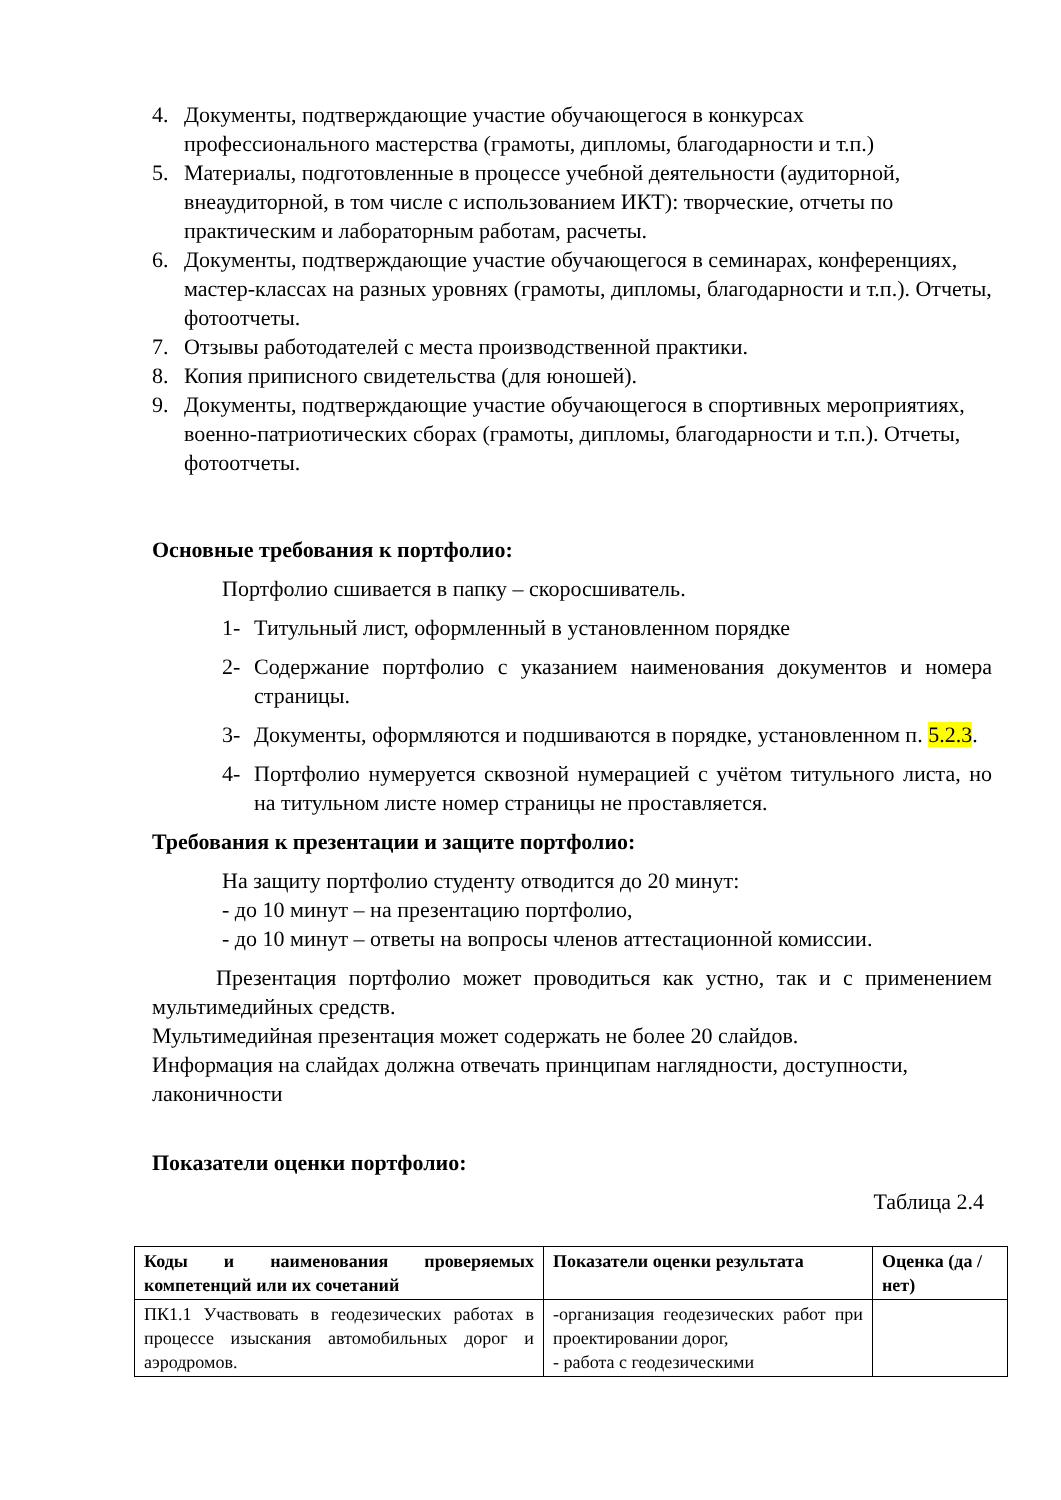4. Документы, подтверждающие участие обучающегося в конкурсах профессионального мастерства (грамоты, дипломы, благодарности и т.п.)
5. Материалы, подготовленные в процессе учебной деятельности (аудиторной, внеаудиторной, в том числе с использованием ИКТ): творческие, отчеты по практическим и лабораторным работам, расчеты.
6. Документы, подтверждающие участие обучающегося в семинарах, конференциях, мастер-классах на разных уровнях (грамоты, дипломы, благодарности и т.п.). Отчеты, фотоотчеты.
7. Отзывы работодателей с места производственной практики.
8. Копия приписного свидетельства (для юношей).
9. Документы, подтверждающие участие обучающегося в спортивных мероприятиях, военно-патриотических сборах (грамоты, дипломы, благодарности и т.п.). Отчеты, фотоотчеты.
Основные требования к портфолио:
Портфолио сшивается в папку – скоросшиватель.
1- Титульный лист, оформленный в установленном порядке
2- Содержание портфолио с указанием наименования документов и номера страницы.
3- Документы, оформляются и подшиваются в порядке, установленном п. 5.2.3.
4- Портфолио нумеруется сквозной нумерацией с учётом титульного листа, но на титульном листе номер страницы не проставляется.
Требования к презентации и защите портфолио:
На защиту портфолио студенту отводится до 20 минут:
- до 10 минут – на презентацию портфолио,
- до 10 минут – ответы на вопросы членов аттестационной комиссии.
Презентация портфолио может проводиться как устно, так и с применением мультимедийных средств.
Мультимедийная презентация может содержать не более 20 слайдов.
Информация на слайдах должна отвечать принципам наглядности, доступности, лаконичности
Показатели оценки портфолио:
Таблица 2.4
| Коды и наименования проверяемых компетенций или их сочетаний | Показатели оценки результата | Оценка (да / нет) |
| --- | --- | --- |
| ПК1.1 Участвовать в геодезических работах в процессе изыскания автомобильных дорог и аэродромов. | -организация геодезических работ при проектировании дорог, - работа с геодезическими | |